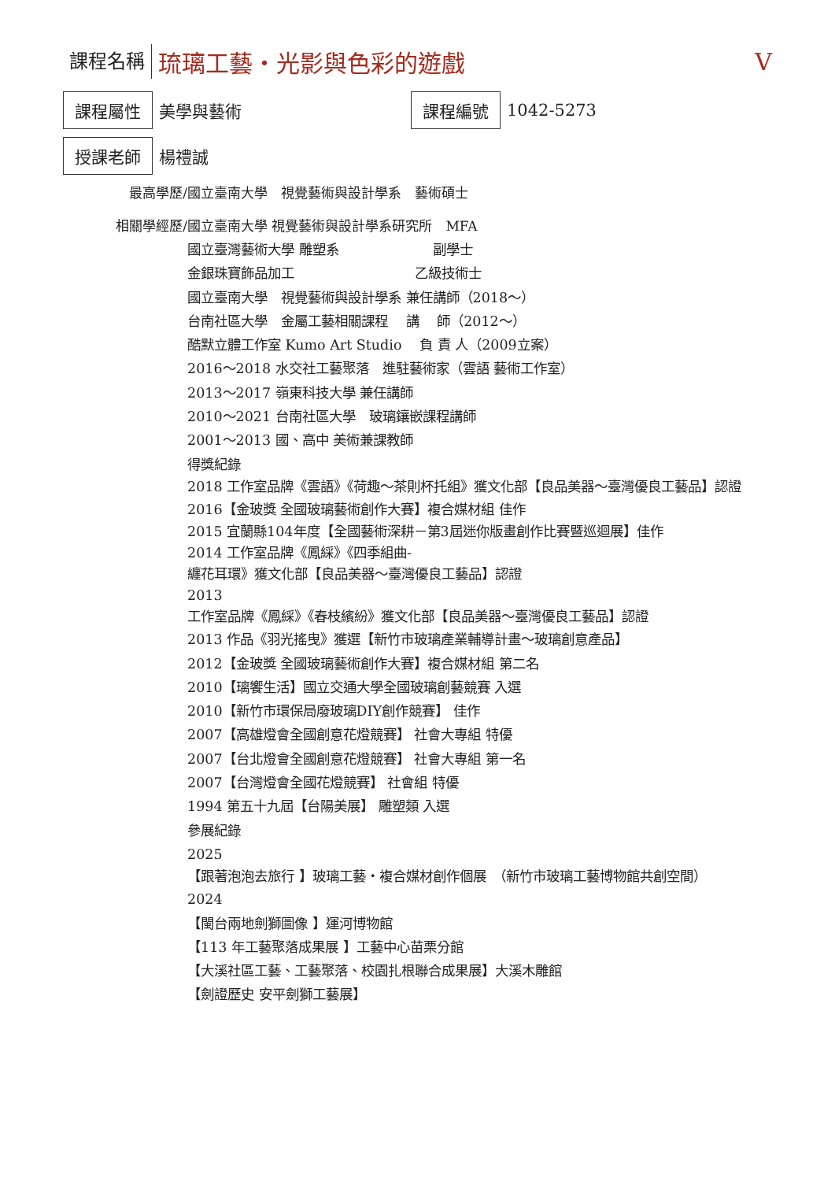課程名稱 琉璃工藝・光影與色彩的遊戲 V
課程屬性 美學與藝術 課程編號 1042-5273
授課老師 楊禮誠
最高學歷/ 國立臺南大學　視覺藝術與設計學系　藝術碩士
相關學經歷/ 國立臺南大學 視覺藝術與設計學系研究所　MFA
國立臺灣藝術大學 雕塑系　　　　　　　副學士
金銀珠寶飾品加工　　　　　　　　　乙級技術士
國立臺南大學　視覺藝術與設計學系 兼任講師（2018～）
台南社區大學　金屬工藝相關課程　 講　 師（2012～）
酷默立體工作室 Kumo Art Studio　 負 責 人（2009立案）
2016～2018 水交社工藝聚落　進駐藝術家（雲語 藝術工作室）
2013～2017 嶺東科技大學 兼任講師
2010～2021 台南社區大學　玻璃鑲嵌課程講師
2001～2013 國、高中 美術兼課教師
得獎紀錄
2018 工作室品牌《雲語》《荷趣～茶則杯托組》獲文化部【良品美器～臺灣優良工藝品】認證
2016【金玻獎 全國玻璃藝術創作大賽】複合媒材組 佳作
2015 宜蘭縣104年度【全國藝術深耕－第3屆迷你版畫創作比賽暨巡迴展】佳作
2014 工作室品牌《鳳綵》《四季組曲-
纏花耳環》獲文化部【良品美器～臺灣優良工藝品】認證
2013
工作室品牌《鳳綵》《春枝繽紛》獲文化部【良品美器～臺灣優良工藝品】認證
2013 作品《羽光搖曳》獲選【新竹市玻璃產業輔導計畫～玻璃創意產品】
2012【金玻獎 全國玻璃藝術創作大賽】複合媒材組 第二名
2010【璃饗生活】國立交通大學全國玻璃創藝競賽 入選
2010【新竹市環保局廢玻璃DIY創作競賽】 佳作
2007【高雄燈會全國創意花燈競賽】 社會大專組 特優
2007【台北燈會全國創意花燈競賽】 社會大專組 第一名
2007【台灣燈會全國花燈競賽】 社會組 特優
1994 第五十九屆【台陽美展】 雕塑類 入選
參展紀錄
2025
【跟著泡泡去旅行 】玻璃工藝・複合媒材創作個展　（新竹市玻璃工藝博物館共創空間）
2024
【閩台兩地劍獅圖像 】運河博物館
【113 年工藝聚落成果展 】工藝中心苗栗分館
【大溪社區工藝、工藝聚落、校園扎根聯合成果展】大溪木雕館
【劍證歷史 安平劍獅工藝展】